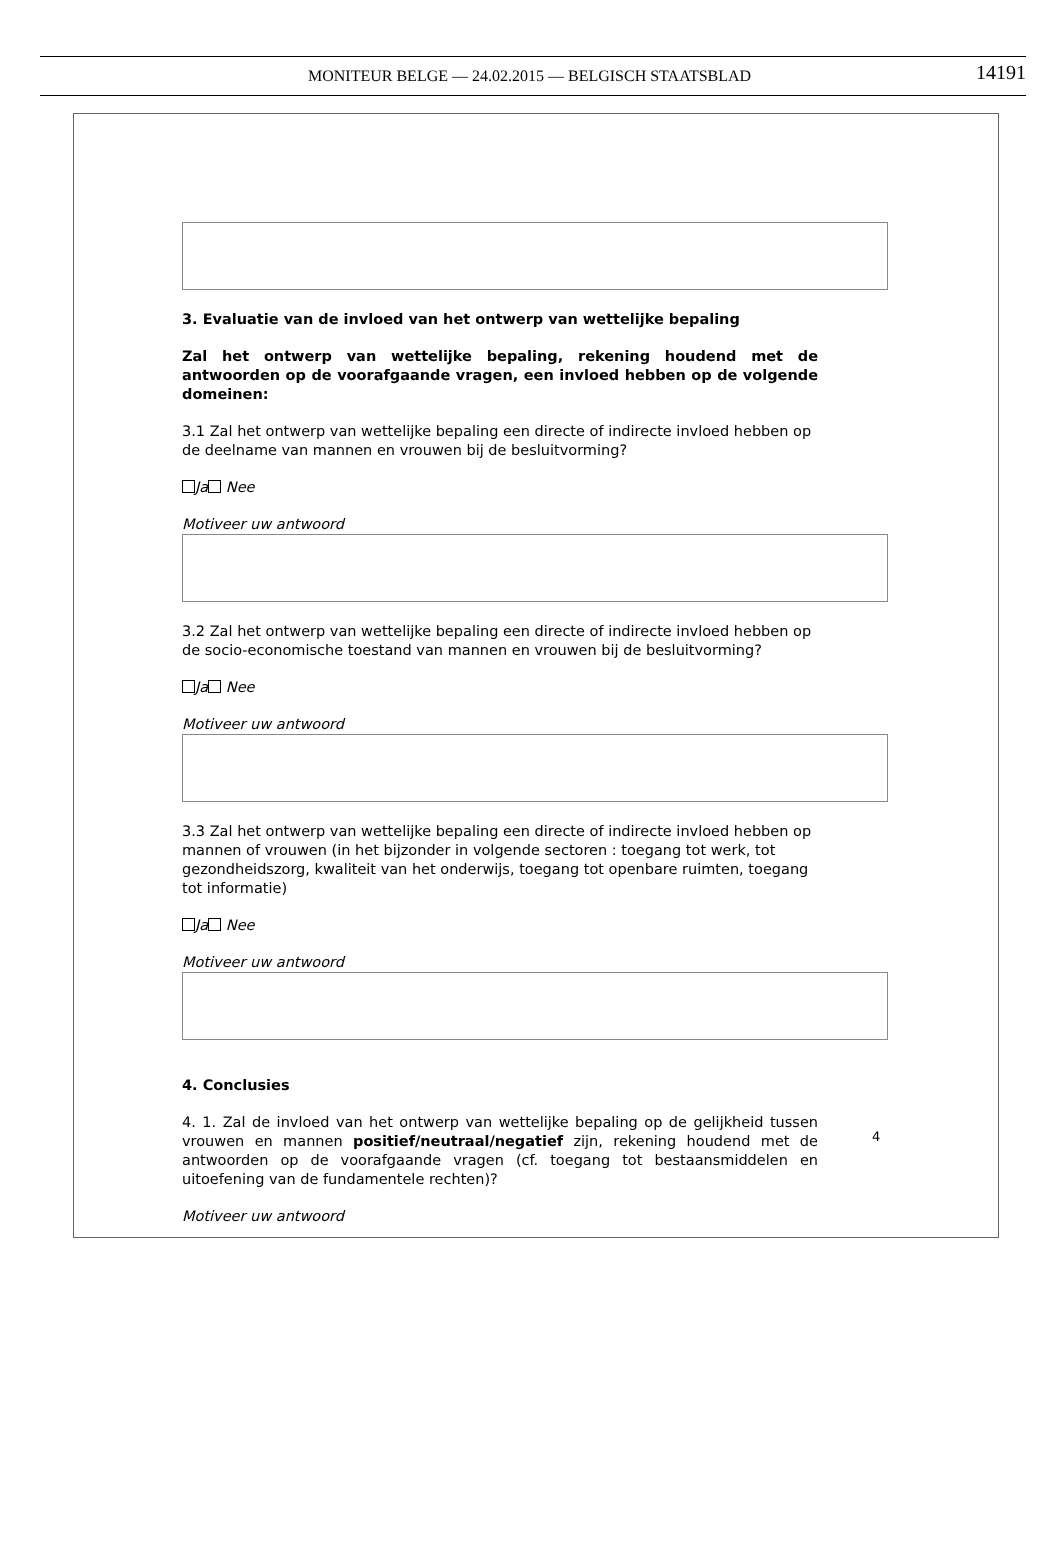MONITEUR BELGE — 24.02.2015 — BELGISCH STAATSBLAD 14191
3. Evaluatie van de invloed van het ontwerp van wettelijke bepaling
Zal het ontwerp van wettelijke bepaling, rekening houdend met de antwoorden op de voorafgaande vragen, een invloed hebben op de volgende domeinen:
3.1 Zal het ontwerp van wettelijke bepaling een directe of indirecte invloed hebben op de deelname van mannen en vrouwen bij de besluitvorming?
Ja Nee
Motiveer uw antwoord
3.2 Zal het ontwerp van wettelijke bepaling een directe of indirecte invloed hebben op de socio-economische toestand van mannen en vrouwen bij de besluitvorming?
Ja Nee
Motiveer uw antwoord
3.3 Zal het ontwerp van wettelijke bepaling een directe of indirecte invloed hebben op mannen of vrouwen (in het bijzonder in volgende sectoren : toegang tot werk, tot gezondheidszorg, kwaliteit van het onderwijs, toegang tot openbare ruimten, toegang tot informatie)
Ja Nee
Motiveer uw antwoord
4. Conclusies
4. 1. Zal de invloed van het ontwerp van wettelijke bepaling op de gelijkheid tussen vrouwen en mannen positief/neutraal/negatief zijn, rekening houdend met de antwoorden op de voorafgaande vragen (cf. toegang tot bestaansmiddelen en uitoefening van de fundamentele rechten)?
Motiveer uw antwoord
4